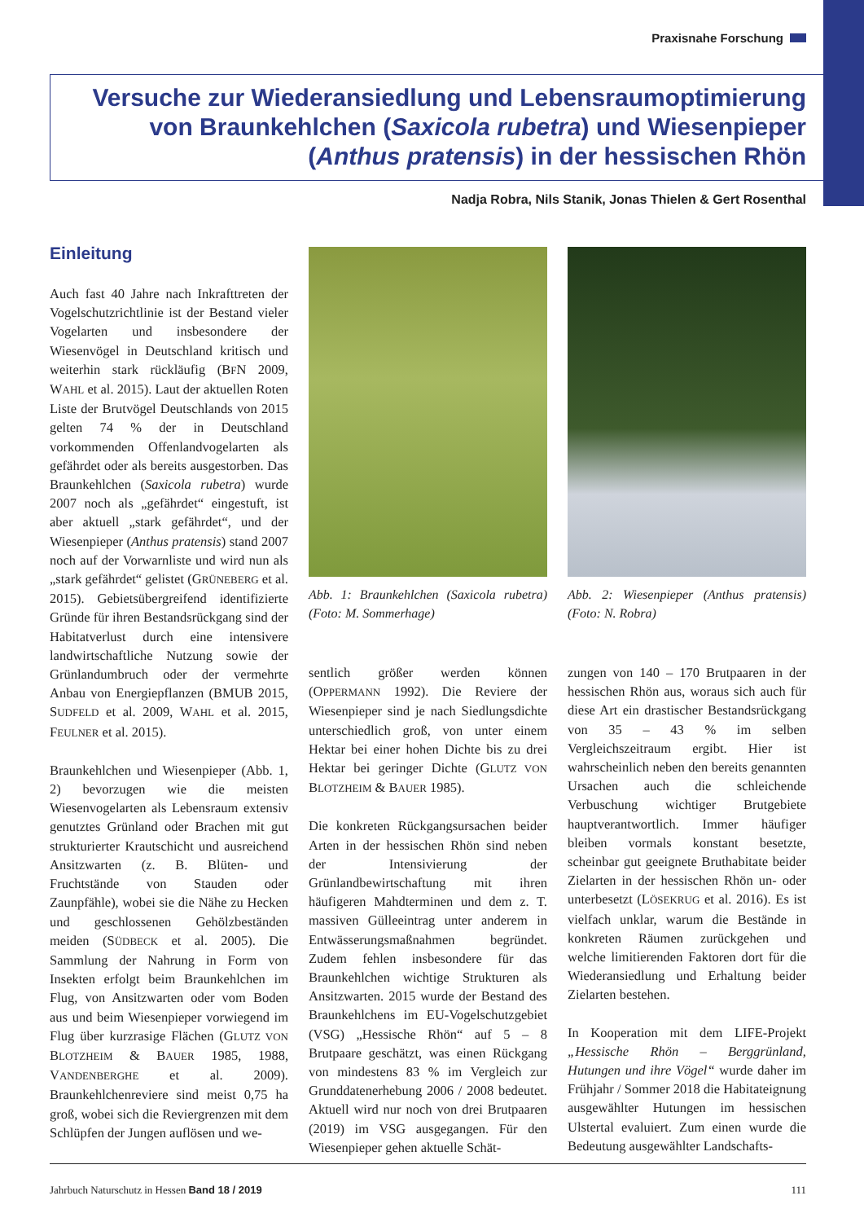Praxisnahe Forschung
Versuche zur Wiederansiedlung und Lebensraumoptimierung von Braunkehlchen (Saxicola rubetra) und Wiesenpieper (Anthus pratensis) in der hessischen Rhön
Nadja Robra, Nils Stanik, Jonas Thielen & Gert Rosenthal
Einleitung
Auch fast 40 Jahre nach Inkrafttreten der Vogelschutzrichtlinie ist der Bestand vieler Vogelarten und insbesondere der Wiesenvögel in Deutschland kritisch und weiterhin stark rückläufig (BFN 2009, WAHL et al. 2015). Laut der aktuellen Roten Liste der Brutvögel Deutschlands von 2015 gelten 74 % der in Deutschland vorkommenden Offenlandvogelarten als gefährdet oder als bereits ausgestorben. Das Braunkehlchen (Saxicola rubetra) wurde 2007 noch als „gefährdet“ eingestuft, ist aber aktuell „stark gefährdet“, und der Wiesenpieper (Anthus pratensis) stand 2007 noch auf der Vorwarnliste und wird nun als „stark gefährdet“ gelistet (GRÜNEBERG et al. 2015). Gebietsübergreifend identifizierte Gründe für ihren Bestandsrückgang sind der Habitatverlust durch eine intensivere landwirtschaftliche Nutzung sowie der Grünlandumbruch oder der vermehrte Anbau von Energiepflanzen (BMUB 2015, SUDFELD et al. 2009, WAHL et al. 2015, FEULNER et al. 2015).
Braunkehlchen und Wiesenpieper (Abb. 1, 2) bevorzugen wie die meisten Wiesenvogelarten als Lebensraum extensiv genutztes Grünland oder Brachen mit gut strukturierter Krautschicht und ausreichend Ansitzwarten (z. B. Blüten- und Fruchtstände von Stauden oder Zaunpfähle), wobei sie die Nähe zu Hecken und geschlossenen Gehölzbeständen meiden (SÜDBECK et al. 2005). Die Sammlung der Nahrung in Form von Insekten erfolgt beim Braunkehlchen im Flug, von Ansitzwarten oder vom Boden aus und beim Wiesenpieper vorwiegend im Flug über kurzrasige Flächen (GLUTZ VON BLOTZHEIM & BAUER 1985, 1988, VANDENBERGHE et al. 2009). Braunkehlchenreviere sind meist 0,75 ha groß, wobei sich die Reviergrenzen mit dem Schlüpfen der Jungen auflösen und we-
Abb. 1: Braunkehlchen (Saxicola rubetra) (Foto: M. Sommerhage)
sentlich größer werden können (OPPERMANN 1992). Die Reviere der Wiesenpieper sind je nach Siedlungsdichte unterschiedlich groß, von unter einem Hektar bei einer hohen Dichte bis zu drei Hektar bei geringer Dichte (GLUTZ VON BLOTZHEIM & BAUER 1985).
Die konkreten Rückgangsursachen beider Arten in der hessischen Rhön sind neben der Intensivierung der Grünlandbewirtschaftung mit ihren häufigeren Mahdterminen und dem z. T. massiven Gülleeintrag unter anderem in Entwässerungsmaßnahmen begründet. Zudem fehlen insbesondere für das Braunkehlchen wichtige Strukturen als Ansitzwarten. 2015 wurde der Bestand des Braunkehlchens im EU-Vogelschutzgebiet (VSG) „Hessische Rhön“ auf 5 – 8 Brutpaare geschätzt, was einen Rückgang von mindestens 83 % im Vergleich zur Grunddatenerhebung 2006 / 2008 bedeutet. Aktuell wird nur noch von drei Brutpaaren (2019) im VSG ausgegangen. Für den Wiesenpieper gehen aktuelle Schät-
Abb. 2: Wiesenpieper (Anthus pratensis) (Foto: N. Robra)
zungen von 140 – 170 Brutpaaren in der hessischen Rhön aus, woraus sich auch für diese Art ein drastischer Bestandsrückgang von 35 – 43 % im selben Vergleichszeitraum ergibt. Hier ist wahrscheinlich neben den bereits genannten Ursachen auch die schleichende Verbuschung wichtiger Brutgebiete hauptverantwortlich. Immer häufiger bleiben vormals konstant besetzte, scheinbar gut geeignete Bruthabitate beider Zielarten in der hessischen Rhön un- oder unterbesetzt (LÖSEKRUG et al. 2016). Es ist vielfach unklar, warum die Bestände in konkreten Räumen zurückgehen und welche limitierenden Faktoren dort für die Wiederansiedlung und Erhaltung beider Zielarten bestehen.
In Kooperation mit dem LIFE-Projekt „Hessische Rhön – Berggrünland, Hutungen und ihre Vögel“ wurde daher im Frühjahr / Sommer 2018 die Habitateignung ausgewählter Hutungen im hessischen Ulstertal evaluiert. Zum einen wurde die Bedeutung ausgewählter Landschafts-
Jahrbuch Naturschutz in Hessen Band 18 / 2019 111